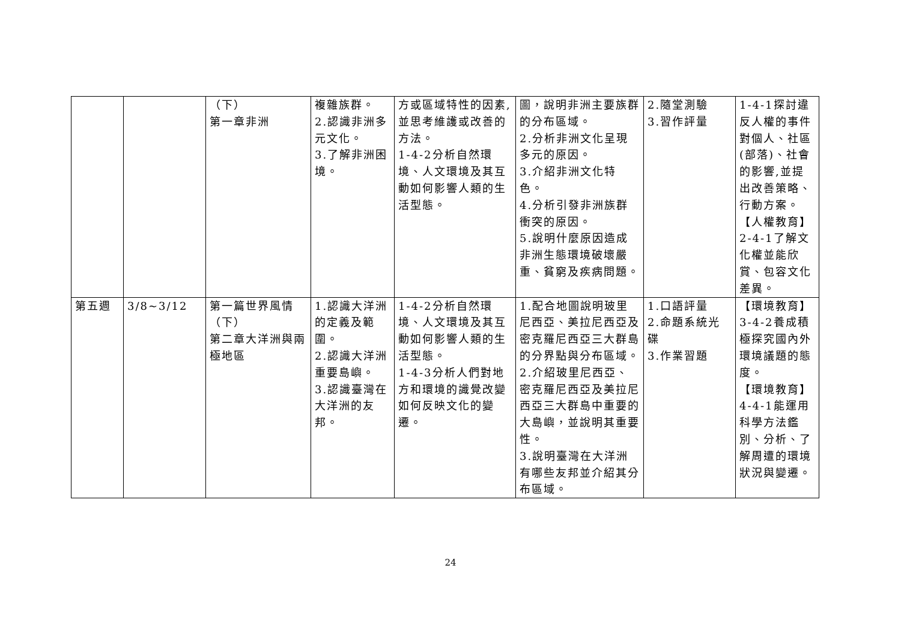| | | （下） 第一章非洲 | 複雜族群。 2.認識非洲多元文化。 3.了解非洲困境。 | 方或區域特性的因素,並思考維護或改善的方法。 1-4-2分析自然環境、人文環境及其互動如何影響人類的生活型態。 | 圖，說明非洲主要族群的分布區域。 2.分析非洲文化呈現多元的原因。 3.介紹非洲文化特色。 4.分析引發非洲族群衝突的原因。 5.說明什麼原因造成非洲生態環境破壞嚴重、貧窮及疾病問題。 | 2.隨堂測驗 3.習作評量 | 1-4-1探討違反人權的事件對個人、社區(部落)、社會的影響,並提出改善策略、行動方案。 【人權教育】 2-4-1了解文化權並能欣賞、包容文化差異。 |
| 第五週 | 3/8~3/12 | 第一篇世界風情（下） 第二章大洋洲與兩極地區 | 1.認識大洋洲的定義及範圍。 2.認識大洋洲重要島嶼。 3.認識臺灣在大洋洲的友邦。 | 1-4-2分析自然環境、人文環境及其互動如何影響人類的生活型態。 1-4-3分析人們對地方和環境的識覺改變如何反映文化的變遷。 | 1.配合地圖說明玻里尼西亞、美拉尼西亞及密克羅尼西亞三大群島的分界點與分布區域。 2.介紹玻里尼西亞、密克羅尼西亞及美拉尼西亞三大群島中重要的大島嶼，並說明其重要性。 3.說明臺灣在大洋洲有哪些友邦並介紹其分布區域。 | 1.口語評量 2.命題系統光碟 3.作業習題 | 【環境教育】 3-4-2養成積極探究國內外環境議題的態度。 【環境教育】 4-4-1能運用科學方法鑑別、分析、了解周遭的環境狀況與變遷。 |
24